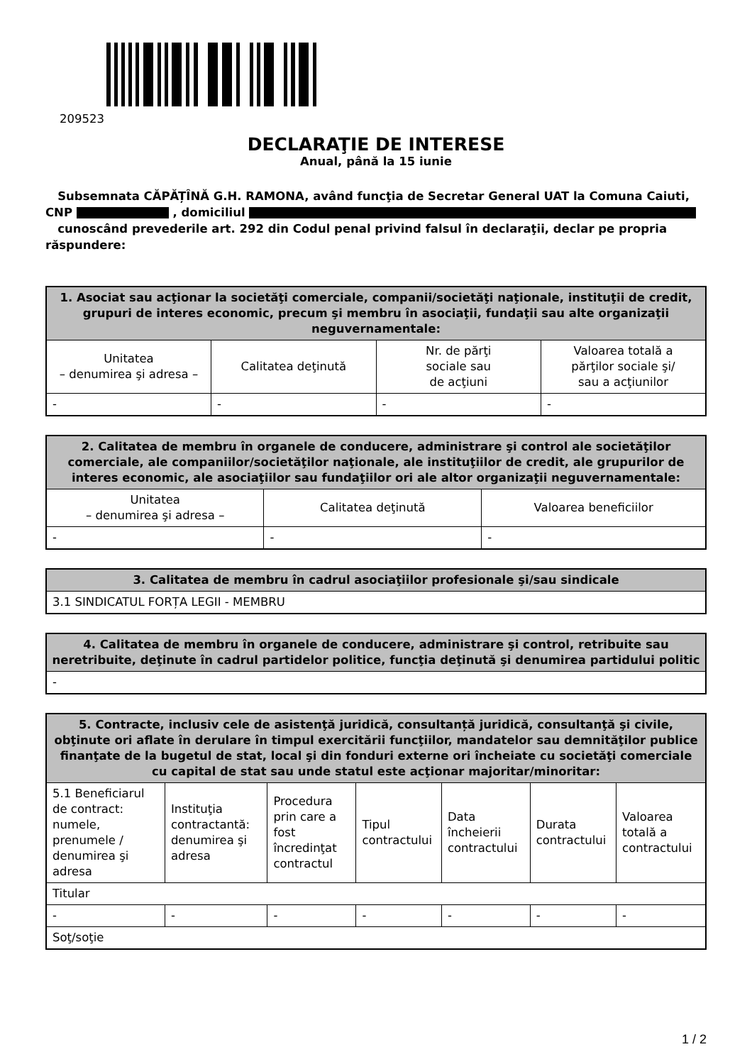209523
DECLARAŢIE DE INTERESE
Anual, până la 15 iunie
Subsemnata CĂPĂȚÎNĂ G.H. RAMONA, având funcţia de Secretar General UAT la Comuna Caiuti, CNP , domiciliul
cunoscând prevederile art. 292 din Codul penal privind falsul în declaraţii, declar pe propria răspundere:
| 1. Asociat sau acţionar la societăţi comerciale, companii/societăţi naţionale, instituţii de credit, grupuri de interes economic, precum şi membru în asociaţii, fundaţii sau alte organizaţii neguvernamentale: | | | |
| --- | --- | --- | --- |
| Unitatea – denumirea şi adresa – | Calitatea deţinută | Nr. de părţi sociale sau de acţiuni | Valoarea totală a părţilor sociale şi/ sau a acţiunilor |
| - | - | - | - |
| 2. Calitatea de membru în organele de conducere, administrare şi control ale societăţilor comerciale, ale companiilor/societăţilor naţionale, ale instituţiilor de credit, ale grupurilor de interes economic, ale asociaţiilor sau fundaţiilor ori ale altor organizaţii neguvernamentale: | | |
| --- | --- | --- |
| Unitatea – denumirea şi adresa – | Calitatea deţinută | Valoarea beneficiilor |
| - | - | - |
| 3. Calitatea de membru în cadrul asociaţiilor profesionale şi/sau sindicale |
| --- |
| 3.1 SINDICATUL FORȚA LEGII - MEMBRU |
| 4. Calitatea de membru în organele de conducere, administrare şi control, retribuite sau neretribuite, deţinute în cadrul partidelor politice, funcţia deţinută şi denumirea partidului politic |
| --- |
| - |
| 5. Contracte, inclusiv cele de asistenţă juridică, consultanță juridică, consultanţă şi civile, obţinute ori aflate în derulare în timpul exercitării funcţiilor, mandatelor sau demnităţilor publice finanţate de la bugetul de stat, local şi din fonduri externe ori încheiate cu societăţi comerciale cu capital de stat sau unde statul este acţionar majoritar/minoritar: | | | | | | |
| --- | --- | --- | --- | --- | --- | --- |
| 5.1 Beneficiarul de contract: numele, prenumele / denumirea şi adresa | Instituţia contractantă: denumirea şi adresa | Procedura prin care a fost încredinţat contractul | Tipul contractului | Data încheierii contractului | Durata contractului | Valoarea totală a contractului |
| Titular | | | | | | |
| - | - | - | - | - | - | - |
| Soţ/soţie | | | | | | |
1 / 2